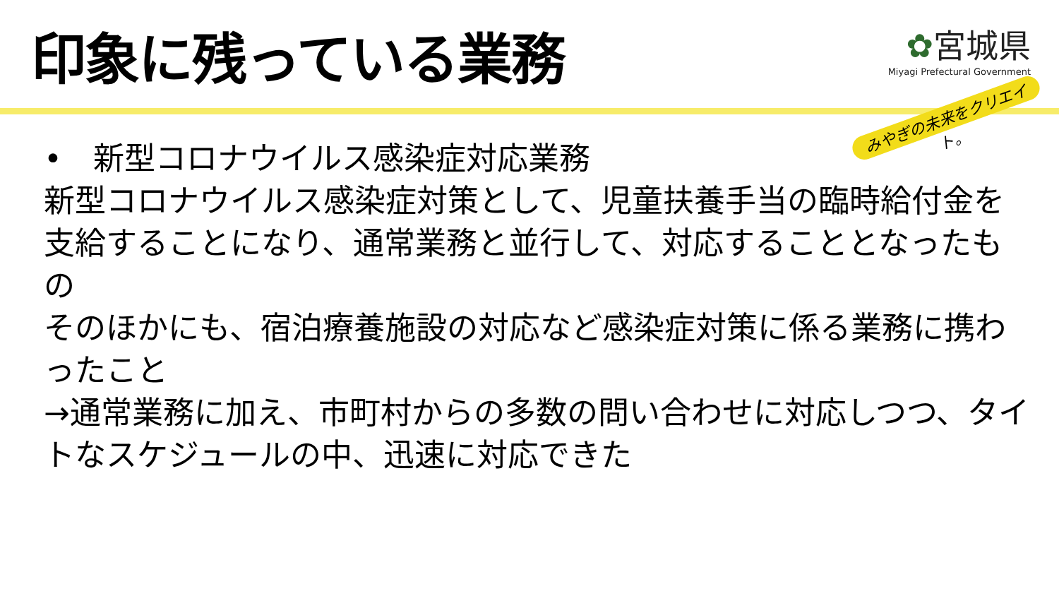印象に残っている業務
✿宮城県
Miyagi Prefectural Government
みやぎの未来をクリエイト。
•　新型コロナウイルス感染症対応業務
新型コロナウイルス感染症対策として、児童扶養手当の臨時給付金を支給することになり、通常業務と並行して、対応することとなったもの
そのほかにも、宿泊療養施設の対応など感染症対策に係る業務に携わったこと
→通常業務に加え、市町村からの多数の問い合わせに対応しつつ、タイトなスケジュールの中、迅速に対応できた